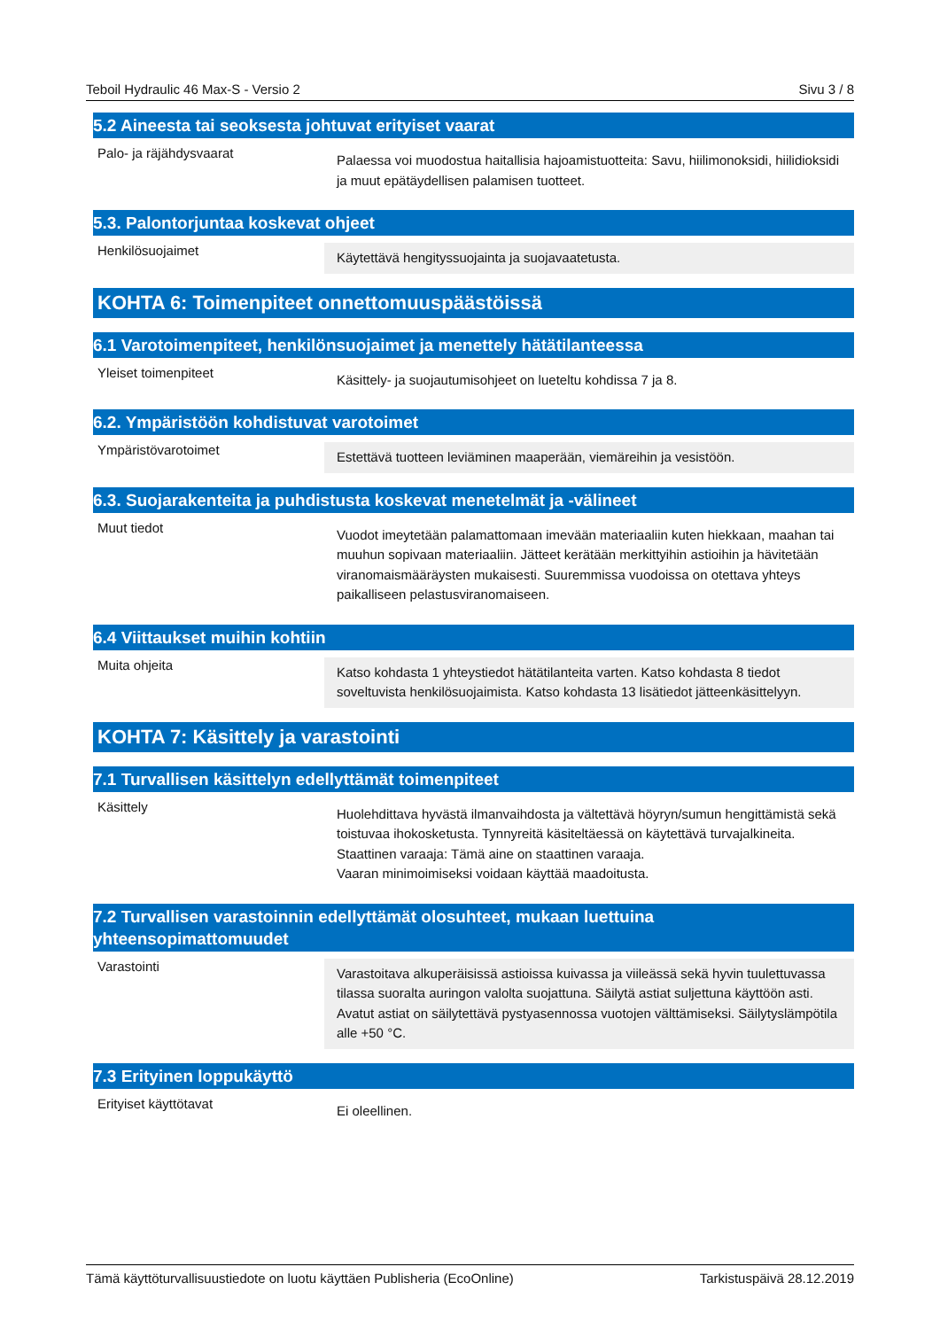Teboil Hydraulic 46 Max-S - Versio 2 Sivu 3 / 8
5.2 Aineesta tai seoksesta johtuvat erityiset vaarat
Palo- ja räjähdysvaarat
Palaessa voi muodostua haitallisia hajoamistuotteita: Savu, hiilimonoksidi, hiilidioksidi ja muut epätäydellisen palamisen tuotteet.
5.3. Palontorjuntaa koskevat ohjeet
Henkilösuojaimet
Käytettävä hengityssuojainta ja suojavaatetusta.
KOHTA 6: Toimenpiteet onnettomuuspäästöissä
6.1 Varotoimenpiteet, henkilönsuojaimet ja menettely hätätilanteessa
Yleiset toimenpiteet
Käsittely- ja suojautumisohjeet on lueteltu kohdissa 7 ja 8.
6.2. Ympäristöön kohdistuvat varotoimet
Ympäristövarotoimet
Estettävä tuotteen leviäminen maaperään, viemäreihin ja vesistöön.
6.3. Suojarakenteita ja puhdistusta koskevat menetelmät ja -välineet
Muut tiedot
Vuodot imeytetään palamattomaan imevään materiaaliin kuten hiekkaan, maahan tai muuhun sopivaan materiaaliin. Jätteet kerätään merkittyihin astioihin ja hävitetään viranomaismääräysten mukaisesti. Suuremmissa vuodoissa on otettava yhteys paikalliseen pelastusviranomaiseen.
6.4 Viittaukset muihin kohtiin
Muita ohjeita
Katso kohdasta 1 yhteystiedot hätätilanteita varten. Katso kohdasta 8 tiedot soveltuvista henkilösuojaimista. Katso kohdasta 13 lisätiedot jätteenkäsittelyyn.
KOHTA 7: Käsittely ja varastointi
7.1 Turvallisen käsittelyn edellyttämät toimenpiteet
Käsittely
Huolehdittava hyvästä ilmanvaihdosta ja vältettävä höyryn/sumun hengittämistä sekä toistuvaa ihokosketusta. Tynnyreitä käsiteltäessä on käytettävä turvajalkineita.
Staattinen varaaja: Tämä aine on staattinen varaaja.
Vaaran minimoimiseksi voidaan käyttää maadoitusta.
7.2 Turvallisen varastoinnin edellyttämät olosuhteet, mukaan luettuina yhteensopimattomuudet
Varastointi
Varastoitava alkuperäisissä astioissa kuivassa ja viileässä sekä hyvin tuulettuvassa tilassa suoralta auringon valolta suojattuna. Säilytä astiat suljettuna käyttöön asti. Avatut astiat on säilytettävä pystyasennossa vuotojen välttämiseksi. Säilytyslämpötila alle +50 °C.
7.3 Erityinen loppukäyttö
Erityiset käyttötavat
Ei oleellinen.
Tämä käyttöturvallisuustiedote on luotu käyttäen Publisheria (EcoOnline) Tarkistuspäivä 28.12.2019